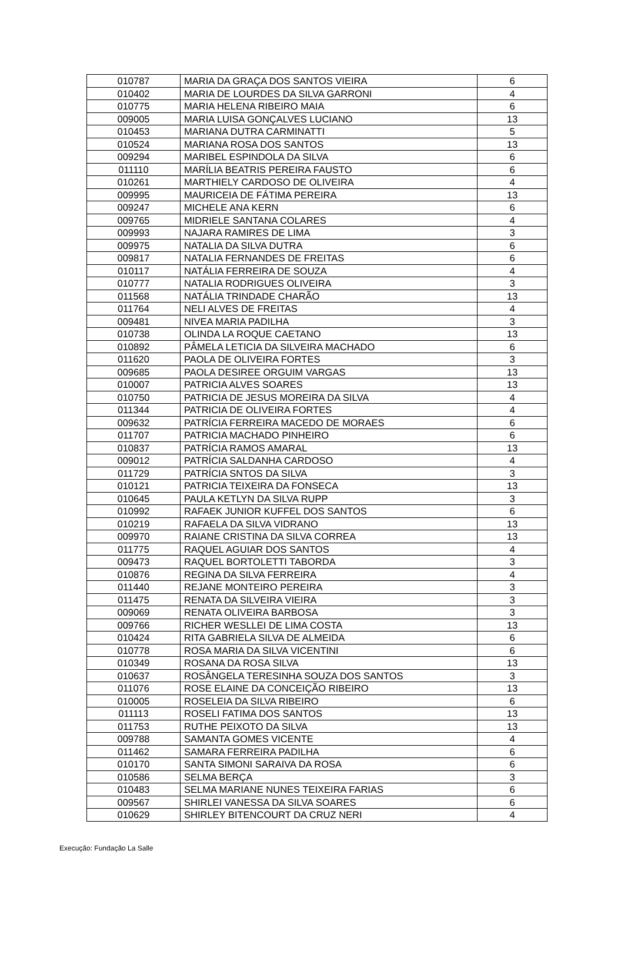| 010787 | MARIA DA GRAÇA DOS SANTOS VIEIRA | 6 |
| 010402 | MARIA DE LOURDES DA SILVA GARRONI | 4 |
| 010775 | MARIA HELENA RIBEIRO MAIA | 6 |
| 009005 | MARIA LUISA GONÇALVES LUCIANO | 13 |
| 010453 | MARIANA DUTRA CARMINATTI | 5 |
| 010524 | MARIANA ROSA DOS SANTOS | 13 |
| 009294 | MARIBEL ESPINDOLA DA SILVA | 6 |
| 011110 | MARÍLIA BEATRIS PEREIRA FAUSTO | 6 |
| 010261 | MARTHIELY CARDOSO DE OLIVEIRA | 4 |
| 009995 | MAURICEIA DE FÁTIMA PEREIRA | 13 |
| 009247 | MICHELE ANA KERN | 6 |
| 009765 | MIDRIELE SANTANA COLARES | 4 |
| 009993 | NAJARA RAMIRES DE LIMA | 3 |
| 009975 | NATALIA DA SILVA DUTRA | 6 |
| 009817 | NATALIA FERNANDES DE FREITAS | 6 |
| 010117 | NATÁLIA FERREIRA DE SOUZA | 4 |
| 010777 | NATALIA RODRIGUES OLIVEIRA | 3 |
| 011568 | NATÁLIA TRINDADE CHARÃO | 13 |
| 011764 | NELI ALVES DE FREITAS | 4 |
| 009481 | NIVEA MARIA PADILHA | 3 |
| 010738 | OLINDA LA ROQUE CAETANO | 13 |
| 010892 | PÂMELA LETICIA DA SILVEIRA MACHADO | 6 |
| 011620 | PAOLA DE OLIVEIRA FORTES | 3 |
| 009685 | PAOLA DESIREE ORGUIM VARGAS | 13 |
| 010007 | PATRICIA ALVES SOARES | 13 |
| 010750 | PATRICIA DE JESUS MOREIRA DA SILVA | 4 |
| 011344 | PATRICIA DE OLIVEIRA FORTES | 4 |
| 009632 | PATRÍCIA FERREIRA MACEDO DE MORAES | 6 |
| 011707 | PATRICIA MACHADO PINHEIRO | 6 |
| 010837 | PATRÍCIA RAMOS AMARAL | 13 |
| 009012 | PATRÍCIA SALDANHA CARDOSO | 4 |
| 011729 | PATRÍCIA SNTOS DA SILVA | 3 |
| 010121 | PATRICIA TEIXEIRA DA FONSECA | 13 |
| 010645 | PAULA KETLYN DA SILVA RUPP | 3 |
| 010992 | RAFAEK JUNIOR KUFFEL DOS SANTOS | 6 |
| 010219 | RAFAELA DA SILVA VIDRANO | 13 |
| 009970 | RAIANE CRISTINA DA SILVA CORREA | 13 |
| 011775 | RAQUEL AGUIAR DOS SANTOS | 4 |
| 009473 | RAQUEL BORTOLETTI TABORDA | 3 |
| 010876 | REGINA DA SILVA FERREIRA | 4 |
| 011440 | REJANE MONTEIRO PEREIRA | 3 |
| 011475 | RENATA DA SILVEIRA VIEIRA | 3 |
| 009069 | RENATA OLIVEIRA BARBOSA | 3 |
| 009766 | RICHER WESLLEI DE LIMA COSTA | 13 |
| 010424 | RITA GABRIELA SILVA DE ALMEIDA | 6 |
| 010778 | ROSA MARIA DA SILVA VICENTINI | 6 |
| 010349 | ROSANA DA ROSA SILVA | 13 |
| 010637 | ROSÂNGELA TERESINHA SOUZA DOS SANTOS | 3 |
| 011076 | ROSE ELAINE DA CONCEIÇÃO RIBEIRO | 13 |
| 010005 | ROSELEIA DA SILVA RIBEIRO | 6 |
| 011113 | ROSELI FATIMA DOS SANTOS | 13 |
| 011753 | RUTHE PEIXOTO DA SILVA | 13 |
| 009788 | SAMANTA GOMES VICENTE | 4 |
| 011462 | SAMARA FERREIRA PADILHA | 6 |
| 010170 | SANTA SIMONI SARAIVA DA ROSA | 6 |
| 010586 | SELMA BERÇA | 3 |
| 010483 | SELMA MARIANE NUNES TEIXEIRA FARIAS | 6 |
| 009567 | SHIRLEI VANESSA DA SILVA SOARES | 6 |
| 010629 | SHIRLEY BITENCOURT DA CRUZ NERI | 4 |
Execução: Fundação La Salle